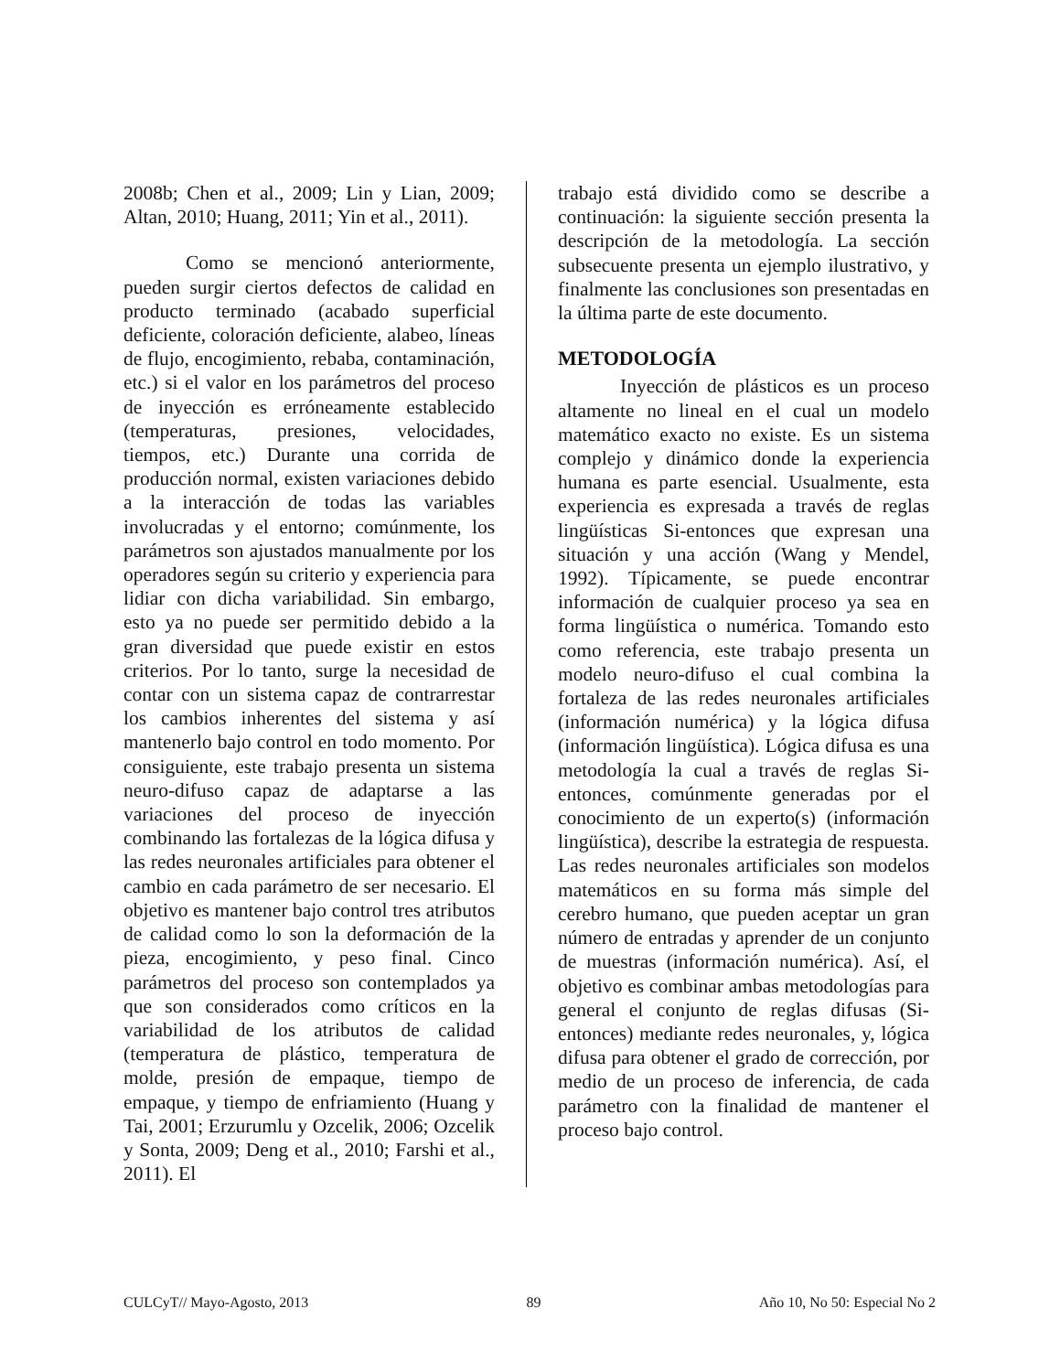2008b; Chen et al., 2009; Lin y Lian, 2009; Altan, 2010; Huang, 2011; Yin et al., 2011).
Como se mencionó anteriormente, pueden surgir ciertos defectos de calidad en producto terminado (acabado superficial deficiente, coloración deficiente, alabeo, líneas de flujo, encogimiento, rebaba, contaminación, etc.) si el valor en los parámetros del proceso de inyección es erróneamente establecido (temperaturas, presiones, velocidades, tiempos, etc.) Durante una corrida de producción normal, existen variaciones debido a la interacción de todas las variables involucradas y el entorno; comúnmente, los parámetros son ajustados manualmente por los operadores según su criterio y experiencia para lidiar con dicha variabilidad. Sin embargo, esto ya no puede ser permitido debido a la gran diversidad que puede existir en estos criterios. Por lo tanto, surge la necesidad de contar con un sistema capaz de contrarrestar los cambios inherentes del sistema y así mantenerlo bajo control en todo momento. Por consiguiente, este trabajo presenta un sistema neuro-difuso capaz de adaptarse a las variaciones del proceso de inyección combinando las fortalezas de la lógica difusa y las redes neuronales artificiales para obtener el cambio en cada parámetro de ser necesario. El objetivo es mantener bajo control tres atributos de calidad como lo son la deformación de la pieza, encogimiento, y peso final. Cinco parámetros del proceso son contemplados ya que son considerados como críticos en la variabilidad de los atributos de calidad (temperatura de plástico, temperatura de molde, presión de empaque, tiempo de empaque, y tiempo de enfriamiento (Huang y Tai, 2001; Erzurumlu y Ozcelik, 2006; Ozcelik y Sonta, 2009; Deng et al., 2010; Farshi et al., 2011). El
trabajo está dividido como se describe a continuación: la siguiente sección presenta la descripción de la metodología. La sección subsecuente presenta un ejemplo ilustrativo, y finalmente las conclusiones son presentadas en la última parte de este documento.
METODOLOGÍA
Inyección de plásticos es un proceso altamente no lineal en el cual un modelo matemático exacto no existe. Es un sistema complejo y dinámico donde la experiencia humana es parte esencial. Usualmente, esta experiencia es expresada a través de reglas lingüísticas Si-entonces que expresan una situación y una acción (Wang y Mendel, 1992). Típicamente, se puede encontrar información de cualquier proceso ya sea en forma lingüística o numérica. Tomando esto como referencia, este trabajo presenta un modelo neuro-difuso el cual combina la fortaleza de las redes neuronales artificiales (información numérica) y la lógica difusa (información lingüística). Lógica difusa es una metodología la cual a través de reglas Si-entonces, comúnmente generadas por el conocimiento de un experto(s) (información lingüística), describe la estrategia de respuesta. Las redes neuronales artificiales son modelos matemáticos en su forma más simple del cerebro humano, que pueden aceptar un gran número de entradas y aprender de un conjunto de muestras (información numérica). Así, el objetivo es combinar ambas metodologías para general el conjunto de reglas difusas (Si-entonces) mediante redes neuronales, y, lógica difusa para obtener el grado de corrección, por medio de un proceso de inferencia, de cada parámetro con la finalidad de mantener el proceso bajo control.
CULCyT// Mayo-Agosto, 2013 89 Año 10, No 50: Especial No 2